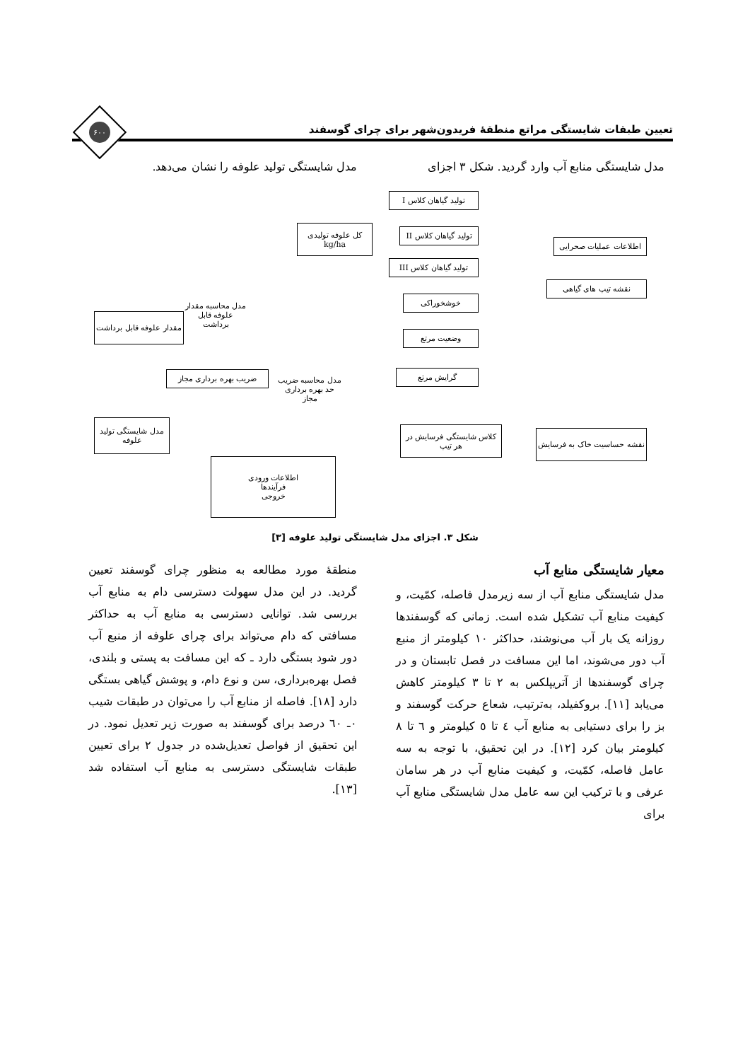تعیین طبقات شایستگی مراتع منطقهٔ فریدون‌شهر برای چرای گوسفند
۶۰۰
مدل شایستگی منابع آب وارد گردید. شکل ۳ اجزای
مدل شایستگی تولید علوفه را نشان می‌دهد.
تولید گیاهان کلاس I
تولید گیاهان کلاس II
تولید گیاهان کلاس III
کل علوفه تولیدی
kg/ha
اطلاعات عملیات صحرایی
نقشه تیپ های گیاهی
مدل محاسبه مقدار علوفه قابل برداشت
خوشخوراکی
مقدار علوفه قابل برداشت
وضعیت مرتع
گرایش مرتع
مدل محاسبه ضریب حد بهره برداری مجاز
ضریب بهره برداری مجاز
مدل شایستگی تولید علوفه
کلاس شایستگی فرسایش در هر تیپ
نقشه حساسیت خاک به فرسایش
اطلاعات ورودی
فرآیندها
خروجی
شکل ۳. اجزای مدل شایستگی تولید علوفه [۳]
معیار شایستگی منابع آب
مدل شایستگی منابع آب از سه زیرمدل فاصله، کمّیت، و کیفیت منابع آب تشکیل شده است. زمانی که گوسفندها روزانه یک بار آب می‌نوشند، حداکثر ۱۰ کیلومتر از منبع آب دور می‌شوند، اما این مسافت در فصل تابستان و در چرای گوسفندها از آتریپلکس به ۲ تا ۳ کیلومتر کاهش می‌یابد [۱۱]. بروکفیلد، به‌ترتیب، شعاع حرکت گوسفند و بز را برای دستیابی به منابع آب ٤ تا ٥ کیلومتر و ٦ تا ٨ کیلومتر بیان کرد [۱۲]. در این تحقیق، با توجه به سه عامل فاصله، کمّیت، و کیفیت منابع آب در هر سامان عرفی و با ترکیب این سه عامل مدل شایستگی منابع آب برای
منطقهٔ مورد مطالعه به منظور چرای گوسفند تعیین گردید. در این مدل سهولت دسترسی دام به منابع آب بررسی شد. توانایی دسترسی به منابع آب به حداکثر مسافتی که دام می‌تواند برای چرای علوفه از منبع آب دور شود بستگی دارد ـ که این مسافت به پستی و بلندی، فصل بهره‌برداری، سن و نوع دام، و پوشش گیاهی بستگی دارد [۱۸]. فاصله از منابع آب را می‌توان در طبقات شیب ۰ـ ٦۰ درصد برای گوسفند به صورت زیر تعدیل نمود. در این تحقیق از فواصل تعدیل‌شده در جدول ۲ برای تعیین طبقات شایستگی دسترسی به منابع آب استفاده شد [۱۳].